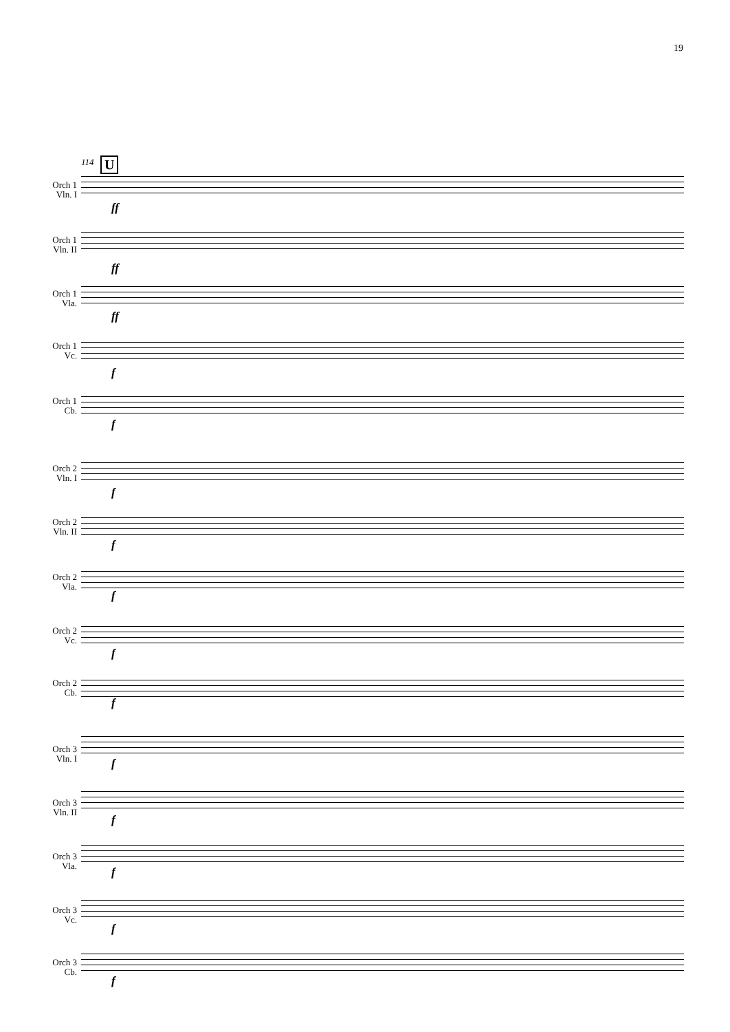19
114 U
Orch 1
Vln. I
ff
Orch 1
Vln. II
ff
Orch 1
Vla.
ff
Orch 1
Vc.
f
Orch 1
Cb.
f
Orch 2
Vln. I
f
Orch 2
Vln. II
f
Orch 2
Vla.
f
Orch 2
Vc.
f
Orch 2
Cb.
f
Orch 3
Vln. I
f
Orch 3
Vln. II
f
Orch 3
Vla.
f
Orch 3
Vc.
f
Orch 3
Cb.
f